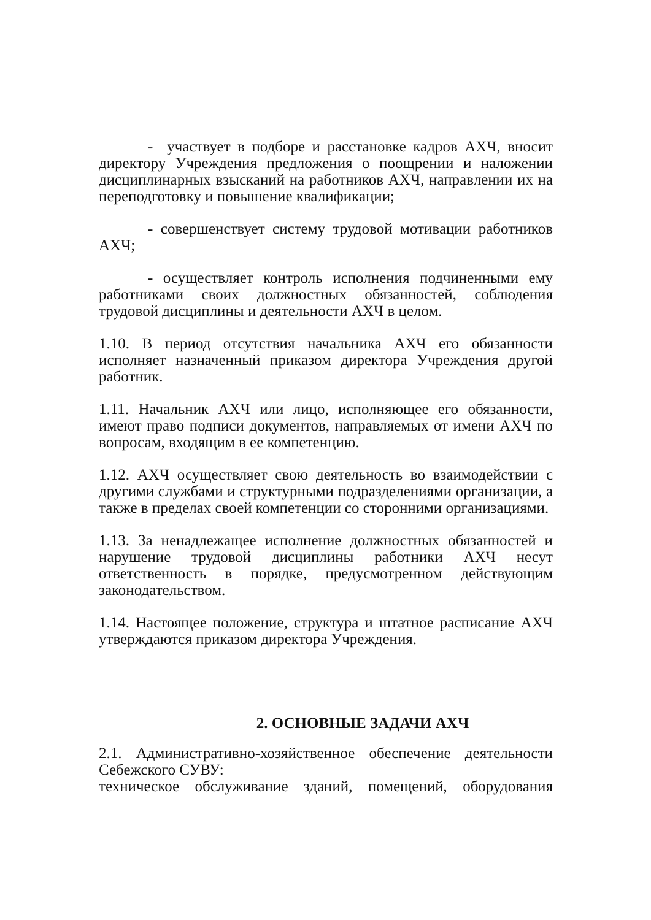- участвует в подборе и расстановке кадров АХЧ, вносит директору Учреждения предложения о поощрении и наложении дисциплинарных взысканий на работников АХЧ, направлении их на переподготовку и повышение квалификации;
- совершенствует систему трудовой мотивации работников АХЧ;
- осуществляет контроль исполнения подчиненными ему работниками своих должностных обязанностей, соблюдения трудовой дисциплины и деятельности АХЧ в целом.
1.10. В период отсутствия начальника АХЧ его обязанности исполняет назначенный приказом директора Учреждения другой работник.
1.11. Начальник АХЧ или лицо, исполняющее его обязанности, имеют право подписи документов, направляемых от имени АХЧ по вопросам, входящим в ее компетенцию.
1.12. АХЧ осуществляет свою деятельность во взаимодействии с другими службами и структурными подразделениями организации, а также в пределах своей компетенции со сторонними организациями.
1.13. За ненадлежащее исполнение должностных обязанностей и нарушение трудовой дисциплины работники АХЧ несут ответственность в порядке, предусмотренном действующим законодательством.
1.14. Настоящее положение, структура и штатное расписание АХЧ утверждаются приказом директора Учреждения.
2. ОСНОВНЫЕ ЗАДАЧИ АХЧ
2.1. Административно-хозяйственное обеспечение деятельности Себежского СУВУ:
техническое обслуживание зданий, помещений, оборудования